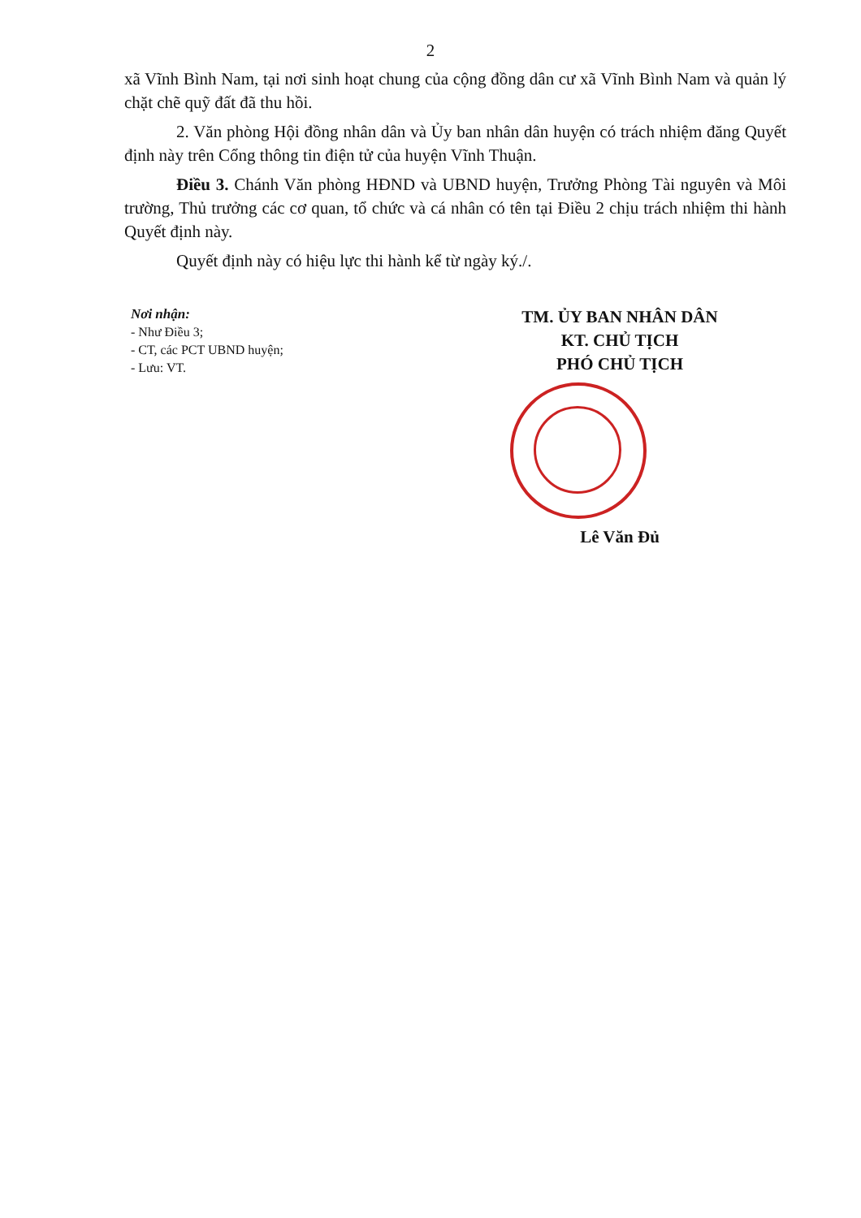2
xã Vĩnh Bình Nam, tại nơi sinh hoạt chung của cộng đồng dân cư xã Vĩnh Bình Nam và quản lý chặt chẽ quỹ đất đã thu hồi.
2. Văn phòng Hội đồng nhân dân và Ủy ban nhân dân huyện có trách nhiệm đăng Quyết định này trên Cổng thông tin điện tử của huyện Vĩnh Thuận.
Điều 3. Chánh Văn phòng HĐND và UBND huyện, Trưởng Phòng Tài nguyên và Môi trường, Thủ trưởng các cơ quan, tổ chức và cá nhân có tên tại Điều 2 chịu trách nhiệm thi hành Quyết định này.
Quyết định này có hiệu lực thi hành kể từ ngày ký./.
Nơi nhận:
- Như Điều 3;
- CT, các PCT UBND huyện;
- Lưu: VT.
TM. ỦY BAN NHÂN DÂN
KT. CHỦ TỊCH
PHÓ CHỦ TỊCH
Lê Văn Đủ